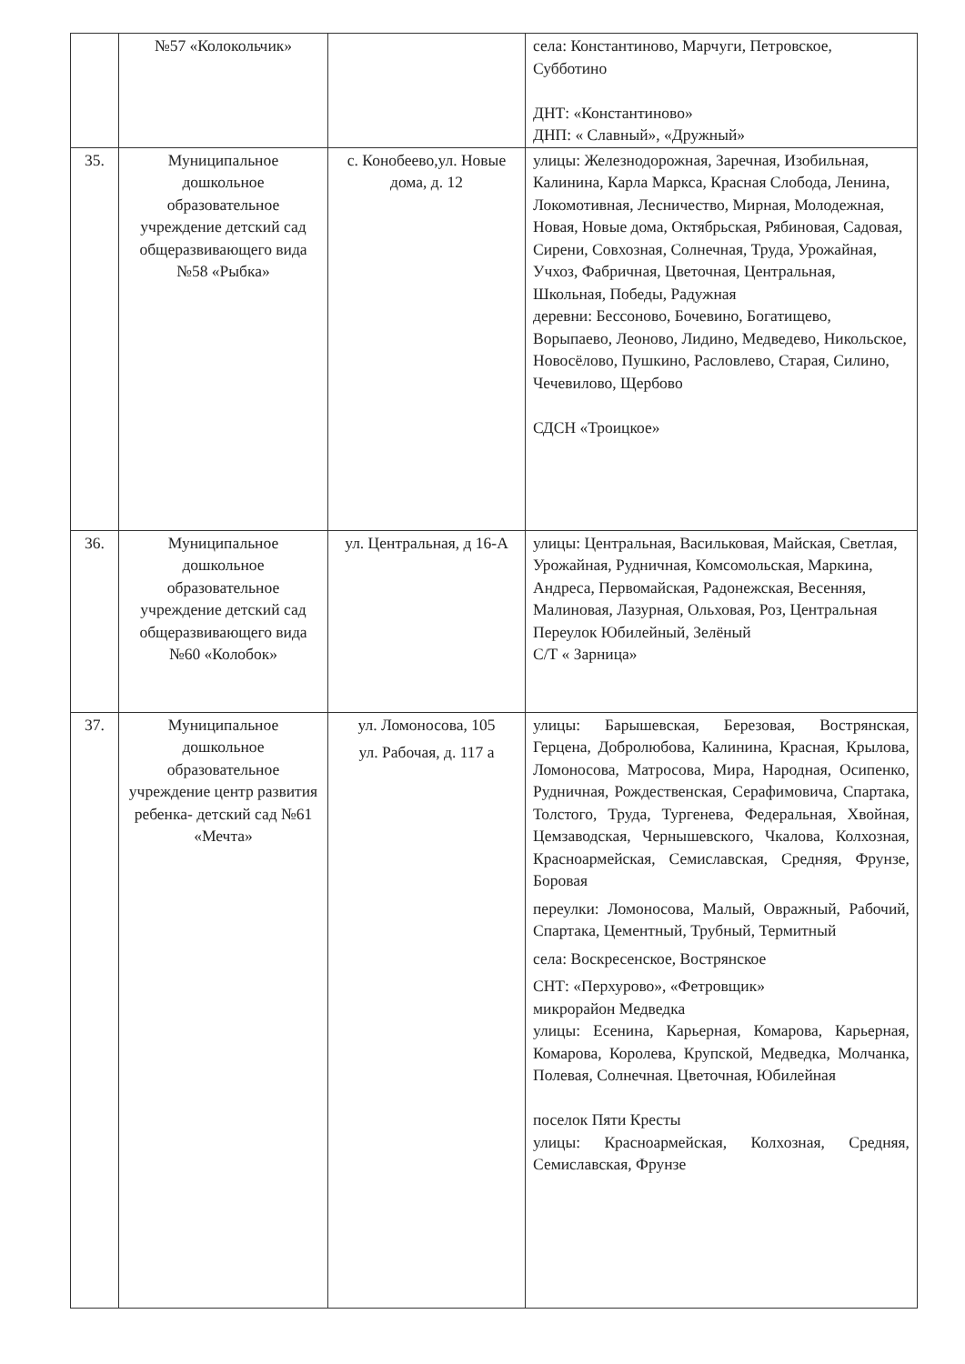| | №57 «Колокольчик» | | села: Константиново, Марчуги, Петровское, Субботино ДНТ: «Константиново» ДНП: « Славный», «Дружный» |
| 35. | Муниципальное дошкольное образовательное учреждение детский сад общеразвивающего вида №58 «Рыбка» | с. Конобеево,ул. Новые дома, д. 12 | улицы: Железнодорожная, Заречная, Изобильная, Калинина, Карла Маркса, Красная Слобода, Ленина, Локомотивная, Лесничество, Мирная, Молодежная, Новая, Новые дома, Октябрьская, Рябиновая, Садовая, Сирени, Совхозная, Солнечная, Труда, Урожайная, Учхоз, Фабричная, Цветочная, Центральная, Школьная, Победы, Радужная деревни: Бессоново, Бочевино, Богатищево, Ворыпаево, Леоново, Лидино, Медведево, Никольское, Новосёлово, Пушкино, Расловлево, Старая, Силино, Чечевилово, Щербово СДСН «Троицкое» |
| 36. | Муниципальное дошкольное образовательное учреждение детский сад общеразвивающего вида №60 «Колобок» | ул. Центральная, д 16-А | улицы: Центральная, Васильковая, Майская, Светлая, Урожайная, Рудничная, Комсомольская, Маркина, Андреса, Первомайская, Радонежская, Весенняя, Малиновая, Лазурная, Ольховая, Роз, Центральная Переулок Юбилейный, Зелёный С/Т « Зарница» |
| 37. | Муниципальное дошкольное образовательное учреждение центр развития ребенка- детский сад №61 «Мечта» | ул. Ломоносова, 105 ул. Рабочая, д. 117 а | улицы: Барышевская, Березовая, Вострянская, Герцена, Добролюбова, Калинина, Красная, Крылова, Ломоносова, Матросова, Мира, Народная, Осипенко, Рудничная, Рождественская, Серафимовича, Спартака, Толстого, Труда, Тургенева, Федеральная, Хвойная, Цемзаводская, Чернышевского, Чкалова, Колхозная, Красноармейская, Семиславская, Средняя, Фрунзе, Боровая переулки: Ломоносова, Малый, Овражный, Рабочий, Спартака, Цементный, Трубный, Термитный села: Воскресенское, Вострянское СНТ: «Перхурово», «Фетровщик» микрорайон Медведка улицы: Есенина, Карьерная, Комарова, Карьерная, Комарова, Королева, Крупской, Медведка, Молчанка, Полевая, Солнечная. Цветочная, Юбилейная поселок Пяти Кресты улицы: Красноармейская, Колхозная, Средняя, Семиславская, Фрунзе |